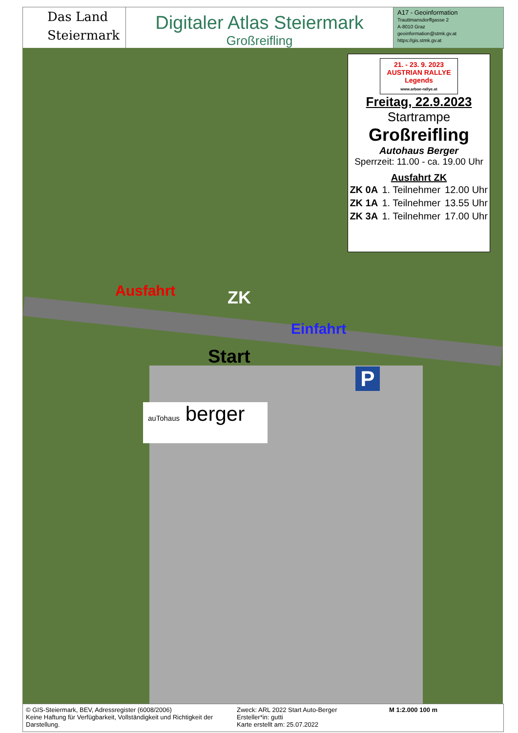Das Land
Steiermark
Digitaler Atlas Steiermark
Großreifling
A17 - Geoinformation
Trauttmansdorffgasse 2
A-8010 Graz
geoinformation@stmk.gv.at
https://gis.stmk.gv.at
21. - 23. 9. 2023
AUSTRIAN RALLYE Legends
www.arboe-rallye.at
Freitag, 22.9.2023
Startrampe
Großreifling
Autohaus Berger
Sperrzeit: 11.00 - ca. 19.00 Uhr
Ausfahrt ZK
| ZK 0A | 1. Teilnehmer | 12.00 Uhr |
| ZK 1A | 1. Teilnehmer | 13.55 Uhr |
| ZK 3A | 1. Teilnehmer | 17.00 Uhr |
Ausfahrt ZK
Einfahrt
Start
P
auTohaus berger
© GIS-Steiermark, BEV, Adressregister (6008/2006)
Keine Haftung für Verfügbarkeit, Vollständigkeit und Richtigkeit der Darstellung.
Zweck: ARL 2022 Start Auto-Berger
Ersteller*in: gutti
Karte erstellt am: 25.07.2022
M 1:2.000 100 m